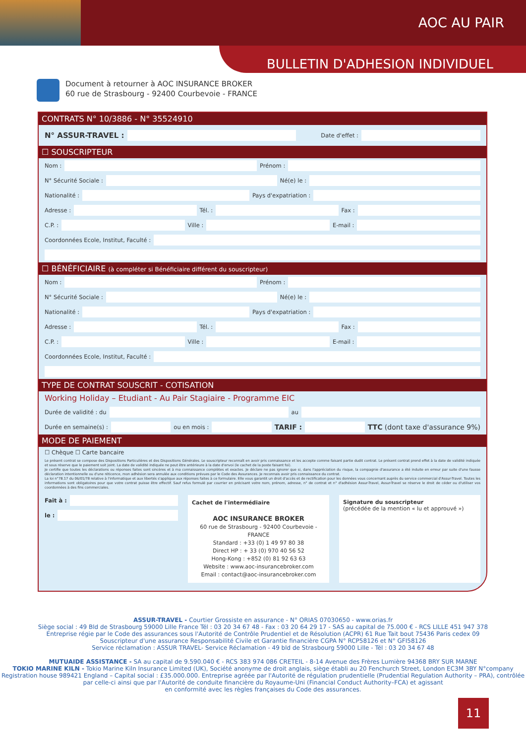AOC AU PAIR
BULLETIN D'ADHESION INDIVIDUEL
Document à retourner à AOC INSURANCE BROKER
60 rue de Strasbourg - 92400 Courbevoie - FRANCE
CONTRATS N° 10/3886 - N° 35524910
N° ASSUR-TRAVEL :
Date d'effet :
☐ SOUSCRIPTEUR
Nom :
Prénom :
N° Sécurité Sociale :
Né(e) le :
Nationalité :
Pays d'expatriation :
Adresse :
Tél. :
Fax :
C.P. :
Ville :
E-mail :
Coordonnées Ecole, Institut, Faculté :
☐ BÉNÉFICIAIRE (à compléter si Bénéficiaire différent du souscripteur)
Nom :
Prénom :
N° Sécurité Sociale :
Né(e) le :
Nationalité :
Pays d'expatriation :
Adresse :
Tél. :
Fax :
C.P. :
Ville :
E-mail :
Coordonnées Ecole, Institut, Faculté :
TYPE DE CONTRAT SOUSCRIT - COTISATION
Working Holiday – Etudiant - Au Pair Stagiaire - Programme EIC
Durée de validité : du
au
Durée en semaine(s) :
ou en mois :
TARIF : TTC (dont taxe d'assurance 9%)
MODE DE PAIEMENT
☐ Chèque ☐ Carte bancaire
Le présent contrat se compose des Dispositions Particulières et des Dispositions Générales. Le souscripteur reconnaît en avoir pris connaissance et les accepte comme faisant partie dudit contrat. Le présent contrat prend effet à la date de validité indiquée et sous réserve que le paiement soit joint. La date de validité indiquée ne peut être antérieure à la date d'envoi (le cachet de la poste faisant foi).
Je certifie que toutes les déclarations ou réponses faites sont sincères et à ma connaissance complètes et exactes. Je déclare ne pas ignorer que si, dans l'appréciation du risque, la compagnie d'assurance a été induite en erreur par suite d'une fausse déclaration intentionnelle ou d'une réticence, mon adhésion sera annulée aux conditions prévues par le Code des Assurances. Je reconnais avoir pris connaissance du contrat.
La loi n°78.17 du 06/01/78 relative à l'informatique et aux libertés s'applique aux réponses faites à ce formulaire. Elle vous garantit un droit d'accès et de rectification pour les données vous concernant auprès du service commercial d'Assur-Travel. Toutes les informations sont obligatoires pour que votre contrat puisse être effectif. Sauf refus formulé par courrier en précisant votre nom, prénom, adresse, n° de contrat et n° d'adhésion Assur-Travel, Assur-Travel se réserve le droit de céder ou d'utiliser vos coordonnées à des fins commerciales.
Fait à :
le :
Cachet de l'intermédiaire
AOC INSURANCE BROKER
60 rue de Strasbourg - 92400 Courbevoie - FRANCE
Standard : +33 (0) 1 49 97 80 38
Direct HP : + 33 (0) 970 40 56 52
Hong-Kong : +852 (0) 81 92 63 63
Website : www.aoc-insurancebroker.com
Email : contact@aoc-insurancebroker.com
Signature du souscripteur
(précédée de la mention « lu et approuvé »)
ASSUR-TRAVEL - Courtier Grossiste en assurance - N° ORIAS 07030650 - www.orias.fr
Siège social : 49 Bld de Strasbourg 59000 Lille France Tél : 03 20 34 67 48 - Fax : 03 20 64 29 17 - SAS au capital de 75.000 € - RCS LILLE 451 947 378
Entreprise régie par le Code des assurances sous l'Autorité de Contrôle Prudentiel et de Résolution (ACPR) 61 Rue Tait bout 75436 Paris cedex 09
Souscripteur d'une assurance Responsabilité Civile et Garantie financière CGPA N° RCP58126 et N° GFI58126
Service réclamation : ASSUR TRAVEL- Service Réclamation - 49 bld de Strasbourg 59000 Lille - Tél : 03 20 34 67 48
MUTUAIDE ASSISTANCE - SA au capital de 9.590.040 € - RCS 383 974 086 CRETEIL - 8-14 Avenue des Frères Lumière 94368 BRY SUR MARNE
TOKIO MARINE KILN - Tokio Marine Kiln Insurance Limited (UK), Société anonyme de droit anglais, siège établi au 20 Fenchurch Street, London EC3M 3BY N°company Registration house 989421 England – Capital social : £35.000.000. Entreprise agréée par l'Autorité de régulation prudentielle (Prudential Regulation Authority – PRA), contrôlée par celle-ci ainsi que par l'Autorité de conduite financière du Royaume-Uni (Financial Conduct Authority–FCA) et agissant
en conformité avec les règles françaises du Code des assurances.
11